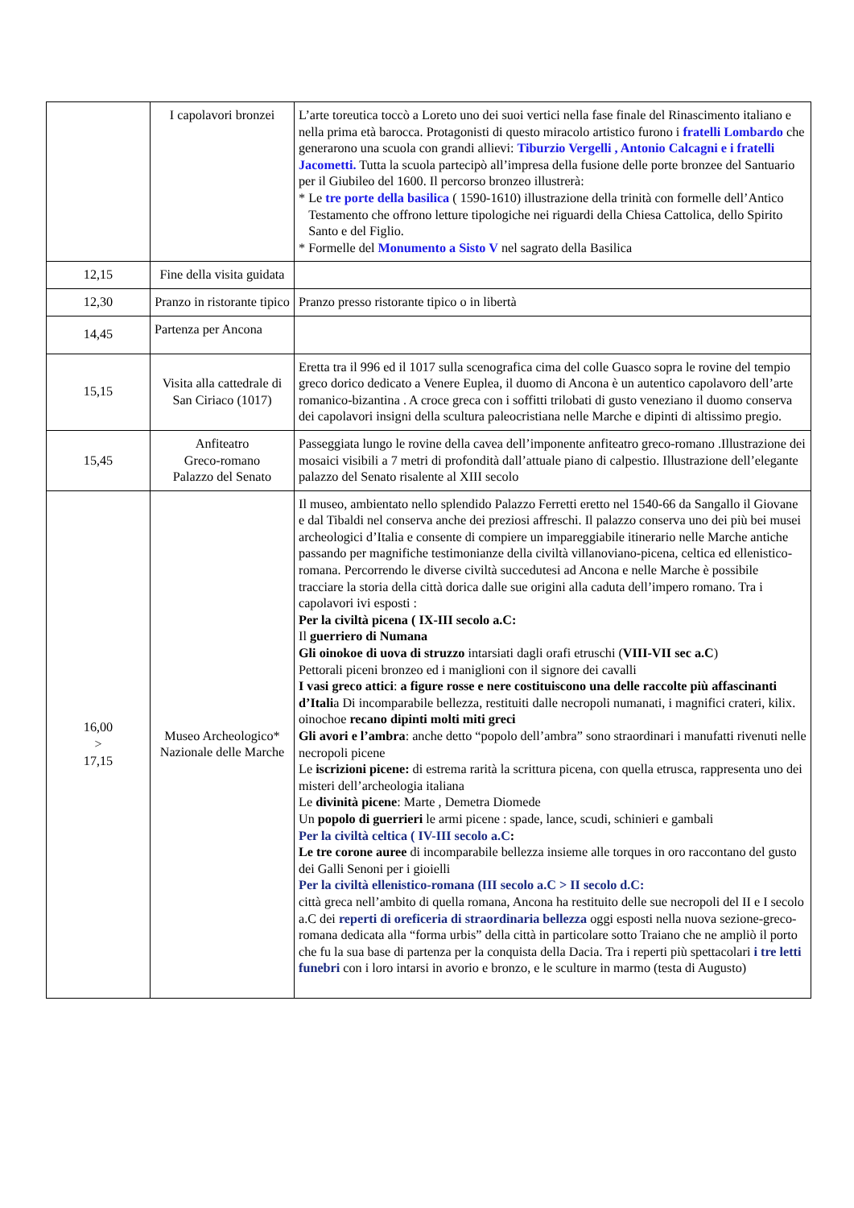| | I capolavori bronzei | L’arte toreutica toccò a Loreto uno dei suoi vertici nella fase finale del Rinascimento italiano e nella prima età barocca. Protagonisti di questo miracolo artistico furono i fratelli Lombardo che generarono una scuola con grandi allievi: Tiburzio Vergelli , Antonio Calcagni e i fratelli Jacometti. Tutta la scuola partecipò all’impresa della fusione delle porte bronzee del Santuario per il Giubileo del 1600. Il percorso bronzeo illustrerà: * Le tre porte della basilica ( 1590-1610) illustrazione della trinità con formelle dell’Antico Testamento che offrono letture tipologiche nei riguardi della Chiesa Cattolica, dello Spirito Santo e del Figlio. * Formelle del Monumento a Sisto V nel sagrato della Basilica |
| 12,15 | Fine della visita guidata | |
| 12,30 | Pranzo in ristorante tipico | Pranzo presso ristorante tipico o in libertà |
| 14,45 | Partenza per Ancona | |
| 15,15 | Visita alla cattedrale di San Ciriaco (1017) | Eretta tra il 996 ed il 1017 sulla scenografica cima del colle Guasco sopra le rovine del tempio greco dorico dedicato a Venere Euplea, il duomo di Ancona è un autentico capolavoro dell’arte romanico-bizantina . A croce greca con i soffitti trilobati di gusto veneziano il duomo conserva dei capolavori insigni della scultura paleocristiana nelle Marche e dipinti di altissimo pregio. |
| 15,45 | Anfiteatro Greco-romano Palazzo del Senato | Passeggiata lungo le rovine della cavea dell’imponente anfiteatro greco-romano .Illustrazione dei mosaici visibili a 7 metri di profondità dall’attuale piano di calpestio. Illustrazione dell’elegante palazzo del Senato risalente al XIII secolo |
| 16,00 > 17,15 | Museo Archeologico* Nazionale delle Marche | Il museo, ambientato nello splendido Palazzo Ferretti eretto nel 1540-66 da Sangallo il Giovane e dal Tibaldi nel conserva anche dei preziosi affreschi. Il palazzo conserva uno dei più bei musei archeologici d’Italia e consente di compiere un impareggiabile itinerario nelle Marche antiche passando per magnifiche testimonianze della civiltà villanoviano-picena, celtica ed ellenistico-romana. Percorrendo le diverse civiltà succedutesi ad Ancona e nelle Marche è possibile tracciare la storia della città dorica dalle sue origini alla caduta dell’impero romano. Tra i capolavori ivi esposti : Per la civiltà picena ( IX-III secolo a.C: Il guerriero di Numana Gli oinokoe di uova di struzzo intarsiati dagli orafi etruschi ( VIII-VII sec a.C ) Pettorali piceni bronzeo ed i maniglioni con il signore dei cavalli I vasi greco attici : a figure rosse e nere costituiscono una delle raccolte più affascinanti d’Itali a Di incomparabile bellezza, restituiti dalle necropoli numanati, i magnifici crateri, kilix. oinochoe recano dipinti molti miti greci Gli avori e l’ambra : anche detto “popolo dell’ambra” sono straordinari i manufatti rivenuti nelle necropoli picene Le iscrizioni picene: di estrema rarità la scrittura picena, con quella etrusca, rappresenta uno dei misteri dell’archeologia italiana Le divinità picene : Marte , Demetra Diomede Un popolo di guerrieri le armi picene : spade, lance, scudi, schinieri e gambali Per la civiltà celtica ( IV-III secolo a.C : Le tre corone auree di incomparabile bellezza insieme alle torques in oro raccontano del gusto dei Galli Senoni per i gioielli Per la civiltà ellenistico-romana (III secolo a.C > II secolo d.C: città greca nell’ambito di quella romana, Ancona ha restituito delle sue necropoli del II e I secolo a.C dei reperti di oreficeria di straordinaria bellezza oggi esposti nella nuova sezione-greco-romana dedicata alla “forma urbis” della città in particolare sotto Traiano che ne ampliò il porto che fu la sua base di partenza per la conquista della Dacia. Tra i reperti più spettacolari i tre letti funebri con i loro intarsi in avorio e bronzo, e le sculture in marmo (testa di Augusto) |